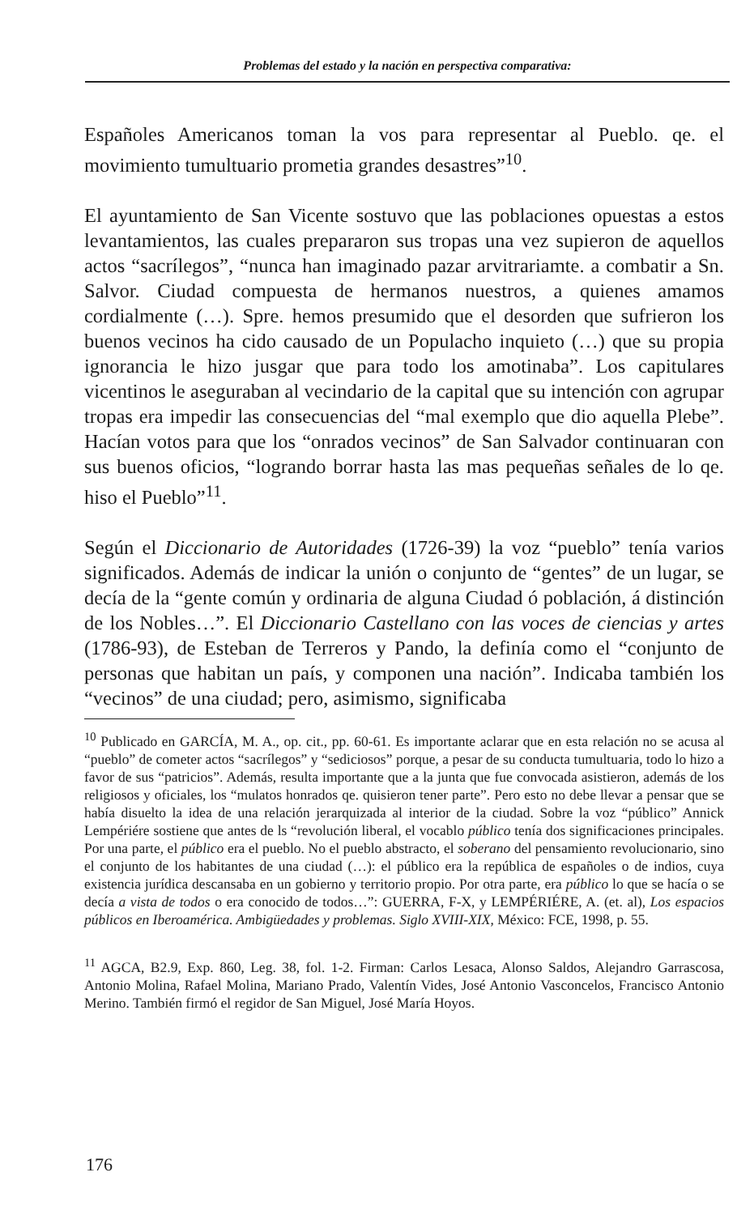Problemas del estado y la nación en perspectiva comparativa:
Españoles Americanos toman la vos para representar al Pueblo. qe. el movimiento tumultuario prometia grandes desastres”<sup>10</sup>.
El ayuntamiento de San Vicente sostuvo que las poblaciones opuestas a estos levantamientos, las cuales prepararon sus tropas una vez supieron de aquellos actos “sacrílegos”, “nunca han imaginado pazar arvitrariamte. a combatir a Sn. Salvor. Ciudad compuesta de hermanos nuestros, a quienes amamos cordialmente (…). Spre. hemos presumido que el desorden que sufrieron los buenos vecinos ha cido causado de un Populacho inquieto (…) que su propia ignorancia le hizo jusgar que para todo los amotinaba”. Los capitulares vicentinos le aseguraban al vecindario de la capital que su intención con agrupar tropas era impedir las consecuencias del “mal exemplo que dio aquella Plebe”. Hacían votos para que los “onrados vecinos” de San Salvador continuaran con sus buenos oficios, “logrando borrar hasta las mas pequeñas señales de lo qe. hiso el Pueblo”<sup>11</sup>.
Según el Diccionario de Autoridades (1726-39) la voz “pueblo” tenía varios significados. Además de indicar la unión o conjunto de “gentes” de un lugar, se decía de la “gente común y ordinaria de alguna Ciudad ó población, á distinción de los Nobles…”. El Diccionario Castellano con las voces de ciencias y artes (1786-93), de Esteban de Terreros y Pando, la definía como el “conjunto de personas que habitan un país, y componen una nación”. Indicaba también los “vecinos” de una ciudad; pero, asimismo, significaba
<sup>10</sup> Publicado en GARCÍA, M. A., op. cit., pp. 60-61. Es importante aclarar que en esta relación no se acusa al “pueblo” de cometer actos “sacrílegos” y “sediciosos” porque, a pesar de su conducta tumultuaria, todo lo hizo a favor de sus “patricios”. Además, resulta importante que a la junta que fue convocada asistieron, además de los religiosos y oficiales, los “mulatos honrados qe. quisieron tener parte”. Pero esto no debe llevar a pensar que se había disuelto la idea de una relación jerarquizada al interior de la ciudad. Sobre la voz “público” Annick Lempériére sostiene que antes de ls “revolución liberal, el vocablo público tenía dos significaciones principales. Por una parte, el público era el pueblo. No el pueblo abstracto, el soberano del pensamiento revolucionario, sino el conjunto de los habitantes de una ciudad (…): el público era la república de españoles o de indios, cuya existencia jurídica descansaba en un gobierno y territorio propio. Por otra parte, era público lo que se hacía o se decía a vista de todos o era conocido de todos…”: GUERRA, F-X, y LEMPÉRIÉRE, A. (et. al), Los espacios públicos en Iberoamérica. Ambigüedades y problemas. Siglo XVIII-XIX, México: FCE, 1998, p. 55.
<sup>11</sup> AGCA, B2.9, Exp. 860, Leg. 38, fol. 1-2. Firman: Carlos Lesaca, Alonso Saldos, Alejandro Garrascosa, Antonio Molina, Rafael Molina, Mariano Prado, Valentín Vides, José Antonio Vasconcelos, Francisco Antonio Merino. También firmó el regidor de San Miguel, José María Hoyos.
176